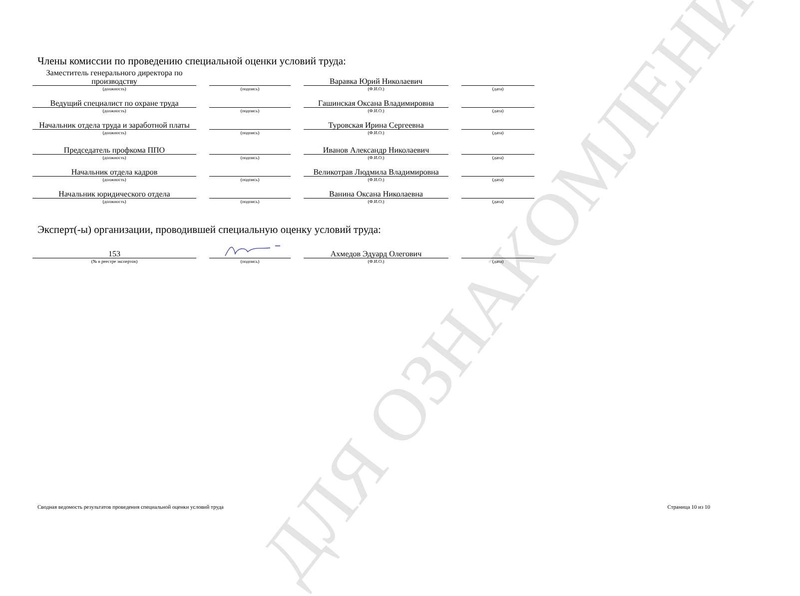ДЛЯ ОЗНАКОМЛЕНИЯ
Члены комиссии по проведению специальной оценки условий труда:
Заместитель генерального директора по производству
(должность)
(подпись)
Варавка Юрий Николаевич
(Ф.И.О.)
(дата)
Ведущий специалист по охране труда
(должность)
(подпись)
Гашинская Оксана Владимировна
(Ф.И.О.)
(дата)
Начальник отдела труда и заработной платы
(должность)
(подпись)
Туровская Ирина Сергеевна
(Ф.И.О.)
(дата)
Председатель профкома ППО
(должность)
(подпись)
Иванов Александр Николаевич
(Ф.И.О.)
(дата)
Начальник отдела кадров
(должность)
(подпись)
Великотрав Людмила Владимировна
(Ф.И.О.)
(дата)
Начальник юридического отдела
(должность)
(подпись)
Ванина Оксана Николаевна
(Ф.И.О.)
(дата)
Эксперт(-ы) организации, проводившей специальную оценку условий труда:
153
(№ в реестре экспертов)
(подпись)
Ахмедов Эдуард Олегович
(Ф.И.О.)
(дата)
Сводная ведомость результатов проведения специальной оценки условий труда Страница 10 из 10